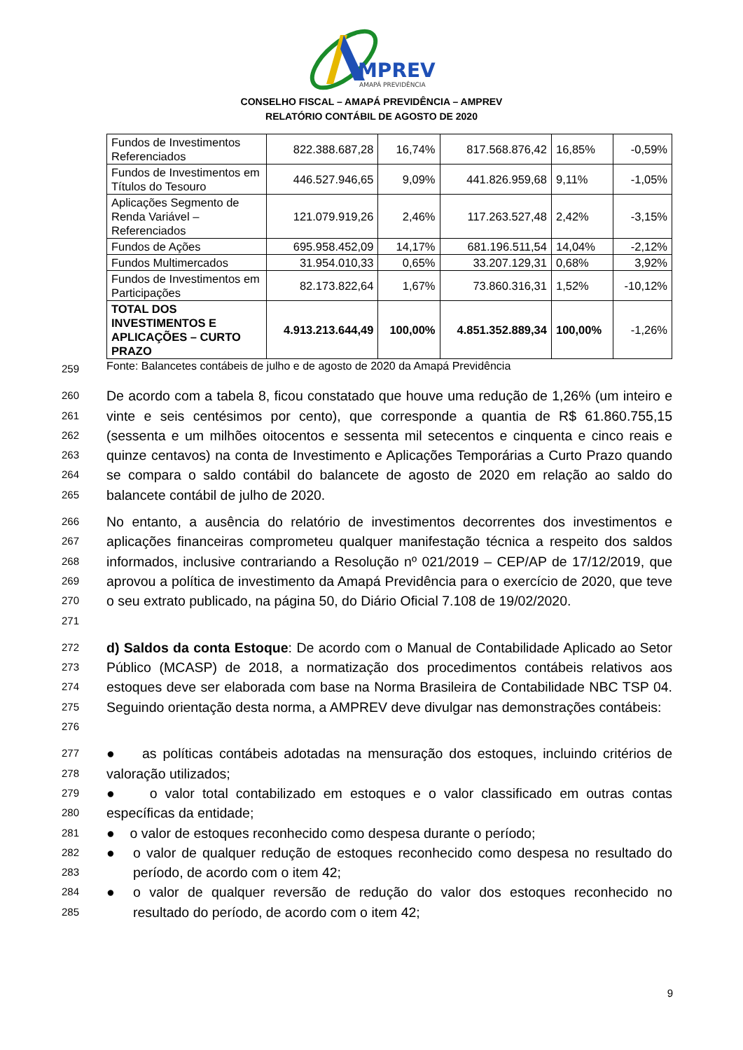MPREV
AMAPÁ PREVIDÊNCIA
CONSELHO FISCAL – AMAPÁ PREVIDÊNCIA – AMPREV
RELATÓRIO CONTÁBIL DE AGOSTO DE 2020
| Fundos de Investimentos Referenciados | 822.388.687,28 | 16,74% | 817.568.876,42 | 16,85% | -0,59% |
| Fundos de Investimentos em Títulos do Tesouro | 446.527.946,65 | 9,09% | 441.826.959,68 | 9,11% | -1,05% |
| Aplicações Segmento de Renda Variável – Referenciados | 121.079.919,26 | 2,46% | 117.263.527,48 | 2,42% | -3,15% |
| Fundos de Ações | 695.958.452,09 | 14,17% | 681.196.511,54 | 14,04% | -2,12% |
| Fundos Multimercados | 31.954.010,33 | 0,65% | 33.207.129,31 | 0,68% | 3,92% |
| Fundos de Investimentos em Participações | 82.173.822,64 | 1,67% | 73.860.316,31 | 1,52% | -10,12% |
| TOTAL DOS INVESTIMENTOS E APLICAÇÕES – CURTO PRAZO | 4.913.213.644,49 | 100,00% | 4.851.352.889,34 | 100,00% | -1,26% |
259 Fonte: Balancetes contábeis de julho e de agosto de 2020 da Amapá Previdência
260
261
262
263
264
265 De acordo com a tabela 8, ficou constatado que houve uma redução de 1,26% (um inteiro e vinte e seis centésimos por cento), que corresponde a quantia de R$ 61.860.755,15 (sessenta e um milhões oitocentos e sessenta mil setecentos e cinquenta e cinco reais e quinze centavos) na conta de Investimento e Aplicações Temporárias a Curto Prazo quando se compara o saldo contábil do balancete de agosto de 2020 em relação ao saldo do balancete contábil de julho de 2020.
266
267
268
269
270
271 No entanto, a ausência do relatório de investimentos decorrentes dos investimentos e aplicações financeiras comprometeu qualquer manifestação técnica a respeito dos saldos informados, inclusive contrariando a Resolução nº 021/2019 – CEP/AP de 17/12/2019, que aprovou a política de investimento da Amapá Previdência para o exercício de 2020, que teve o seu extrato publicado, na página 50, do Diário Oficial 7.108 de 19/02/2020.
272
273
274
275
276 d) Saldos da conta Estoque: De acordo com o Manual de Contabilidade Aplicado ao Setor Público (MCASP) de 2018, a normatização dos procedimentos contábeis relativos aos estoques deve ser elaborada com base na Norma Brasileira de Contabilidade NBC TSP 04. Seguindo orientação desta norma, a AMPREV deve divulgar nas demonstrações contábeis:
277
278 ● as políticas contábeis adotadas na mensuração dos estoques, incluindo critérios de valoração utilizados;
279
280 ● o valor total contabilizado em estoques e o valor classificado em outras contas específicas da entidade;
281 ● o valor de estoques reconhecido como despesa durante o período;
282
283 ● o valor de qualquer redução de estoques reconhecido como despesa no resultado do período, de acordo com o item 42;
284
285 ● o valor de qualquer reversão de redução do valor dos estoques reconhecido no resultado do período, de acordo com o item 42;
9